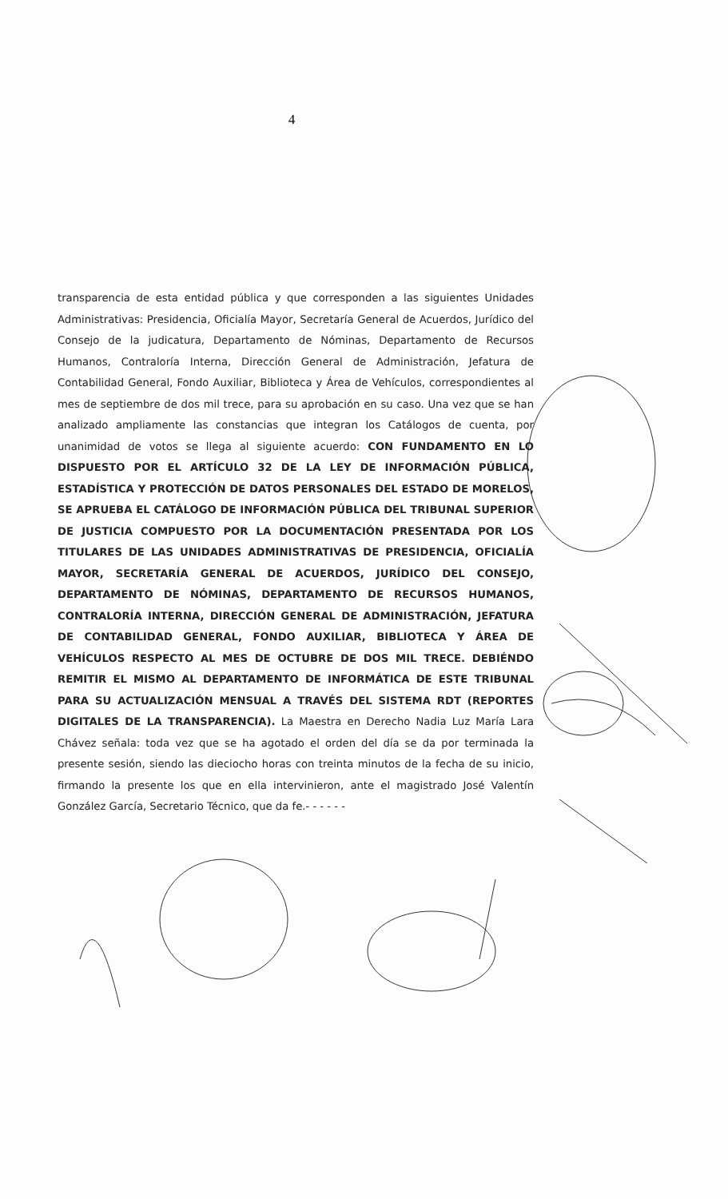4
transparencia de esta entidad pública y que corresponden a las siguientes Unidades Administrativas: Presidencia, Oficialía Mayor, Secretaría General de Acuerdos, Jurídico del Consejo de la judicatura, Departamento de Nóminas, Departamento de Recursos Humanos, Contraloría Interna, Dirección General de Administración, Jefatura de Contabilidad General, Fondo Auxiliar, Biblioteca y Área de Vehículos, correspondientes al mes de septiembre de dos mil trece, para su aprobación en su caso. Una vez que se han analizado ampliamente las constancias que integran los Catálogos de cuenta, por unanimidad de votos se llega al siguiente acuerdo: CON FUNDAMENTO EN LO DISPUESTO POR EL ARTÍCULO 32 DE LA LEY DE INFORMACIÓN PÚBLICA, ESTADÍSTICA Y PROTECCIÓN DE DATOS PERSONALES DEL ESTADO DE MORELOS, SE APRUEBA EL CATÁLOGO DE INFORMACIÓN PÚBLICA DEL TRIBUNAL SUPERIOR DE JUSTICIA COMPUESTO POR LA DOCUMENTACIÓN PRESENTADA POR LOS TITULARES DE LAS UNIDADES ADMINISTRATIVAS DE PRESIDENCIA, OFICIALÍA MAYOR, SECRETARÍA GENERAL DE ACUERDOS, JURÍDICO DEL CONSEJO, DEPARTAMENTO DE NÓMINAS, DEPARTAMENTO DE RECURSOS HUMANOS, CONTRALORÍA INTERNA, DIRECCIÓN GENERAL DE ADMINISTRACIÓN, JEFATURA DE CONTABILIDAD GENERAL, FONDO AUXILIAR, BIBLIOTECA Y ÁREA DE VEHÍCULOS RESPECTO AL MES DE OCTUBRE DE DOS MIL TRECE. DEBIÉNDO REMITIR EL MISMO AL DEPARTAMENTO DE INFORMÁTICA DE ESTE TRIBUNAL PARA SU ACTUALIZACIÓN MENSUAL A TRAVÉS DEL SISTEMA RDT (REPORTES DIGITALES DE LA TRANSPARENCIA). La Maestra en Derecho Nadia Luz María Lara Chávez señala: toda vez que se ha agotado el orden del día se da por terminada la presente sesión, siendo las dieciocho horas con treinta minutos de la fecha de su inicio, firmando la presente los que en ella intervinieron, ante el magistrado José Valentín González García, Secretario Técnico, que da fe.- - - - - -